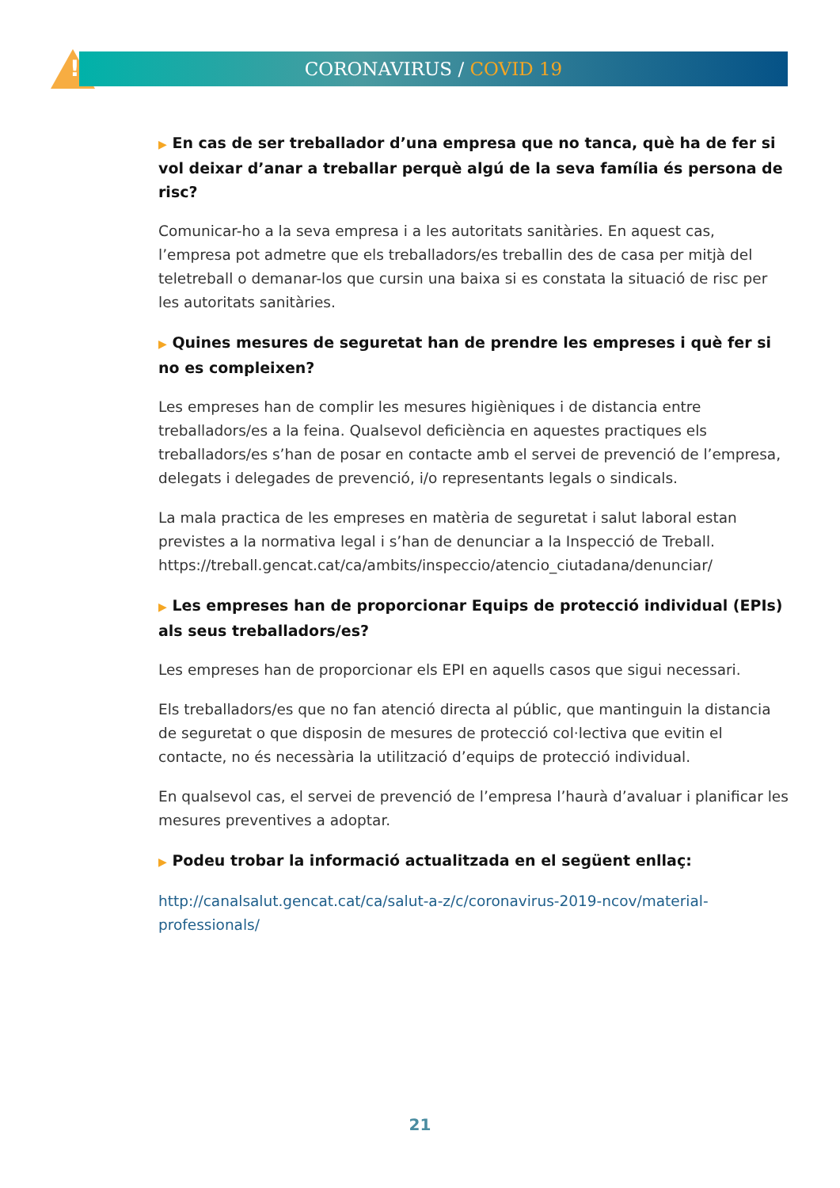! CORONAVIRUS / COVID 19
▶ En cas de ser treballador d’una empresa que no tanca, què ha de fer si vol deixar d’anar a treballar perquè algú de la seva família és persona de risc?
Comunicar-ho a la seva empresa i a les autoritats sanitàries. En aquest cas, l’empresa pot admetre que els treballadors/es treballin des de casa per mitjà del teletreball o demanar-los que cursin una baixa si es constata la situació de risc per les autoritats sanitàries.
▶ Quines mesures de seguretat han de prendre les empreses i què fer si no es compleixen?
Les empreses han de complir les mesures higièniques i de distancia entre treballadors/es a la feina. Qualsevol deficiència en aquestes practiques els treballadors/es s’han de posar en contacte amb el servei de prevenció de l’empresa, delegats i delegades de prevenció, i/o representants legals o sindicals.
La mala practica de les empreses en matèria de seguretat i salut laboral estan previstes a la normativa legal i s’han de denunciar a la Inspecció de Treball. https://treball.gencat.cat/ca/ambits/inspeccio/atencio_ciutadana/denunciar/
▶ Les empreses han de proporcionar Equips de protecció individual (EPIs) als seus treballadors/es?
Les empreses han de proporcionar els EPI en aquells casos que sigui necessari.
Els treballadors/es que no fan atenció directa al públic, que mantinguin la distancia de seguretat o que disposin de mesures de protecció col·lectiva que evitin el contacte, no és necessària la utilització d’equips de protecció individual.
En qualsevol cas, el servei de prevenció de l’empresa l’haurà d’avaluar i planificar les mesures preventives a adoptar.
▶ Podeu trobar la informació actualitzada en el següent enllaç:
http://canalsalut.gencat.cat/ca/salut-a-z/c/coronavirus-2019-ncov/material-professionals/
21